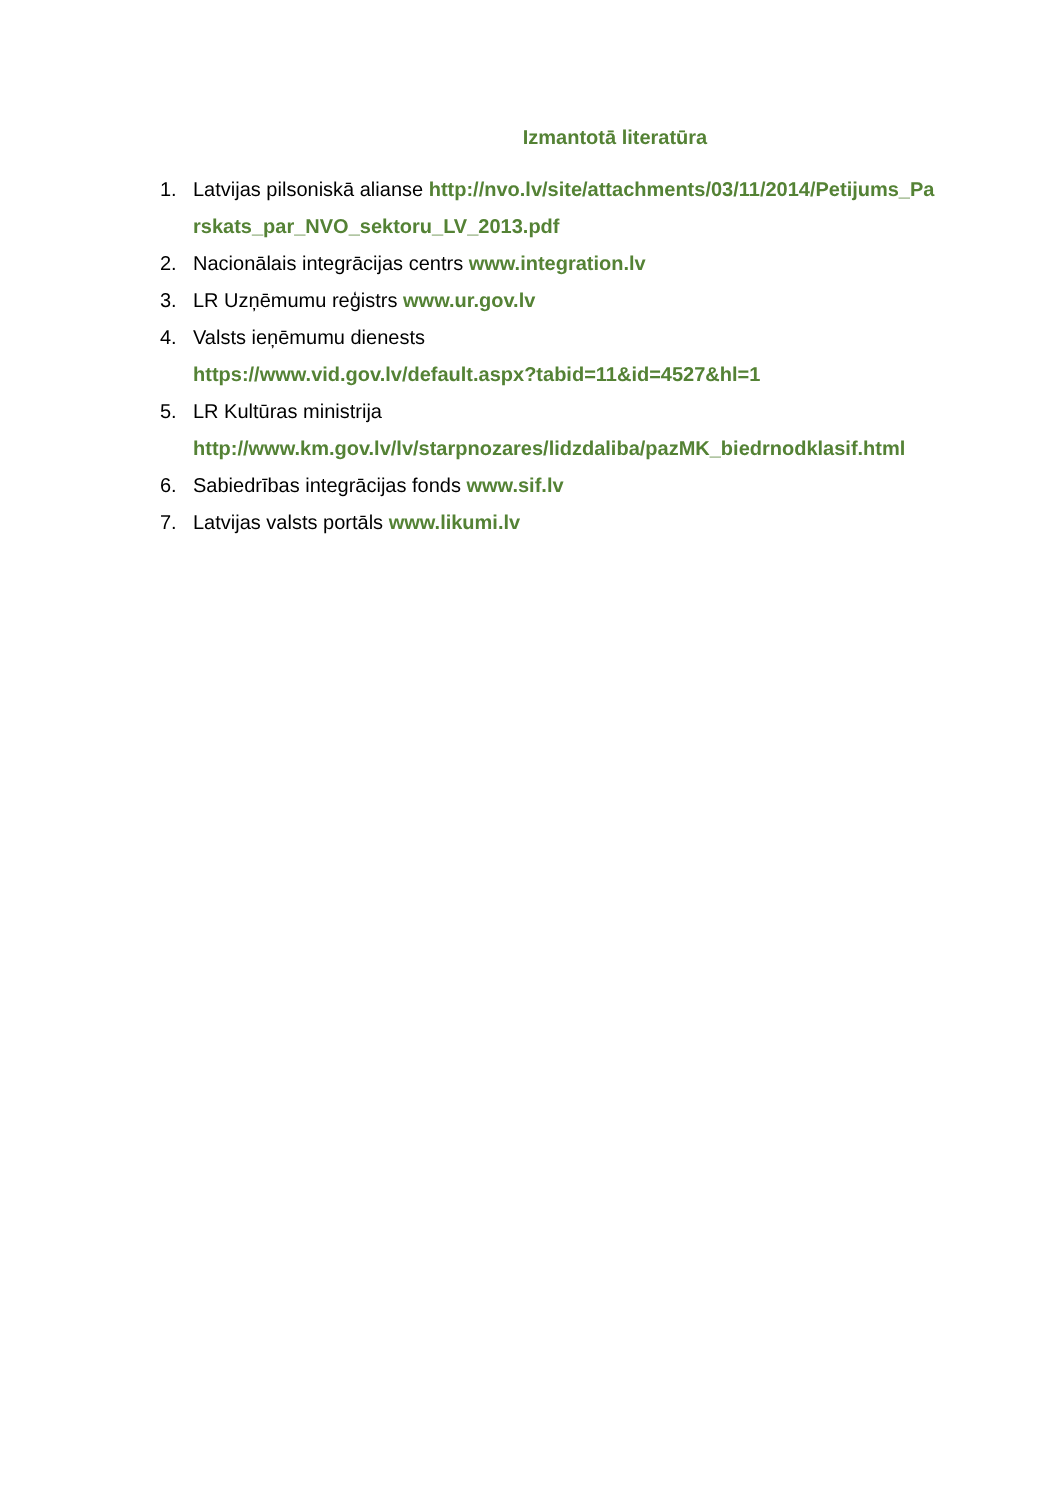Izmantotā literatūra
1. Latvijas pilsoniskā alianse http://nvo.lv/site/attachments/03/11/2014/Petijums_Parskats_par_NVO_sektoru_LV_2013.pdf
2. Nacionālais integrācijas centrs www.integration.lv
3. LR Uzņēmumu reģistrs www.ur.gov.lv
4. Valsts ieņēmumu dienests
https://www.vid.gov.lv/default.aspx?tabid=11&id=4527&hl=1
5. LR Kultūras ministrija
http://www.km.gov.lv/lv/starpnozares/lidzdaliba/pazMK_biedrnodklasif.html
6. Sabiedrības integrācijas fonds www.sif.lv
7. Latvijas valsts portāls www.likumi.lv